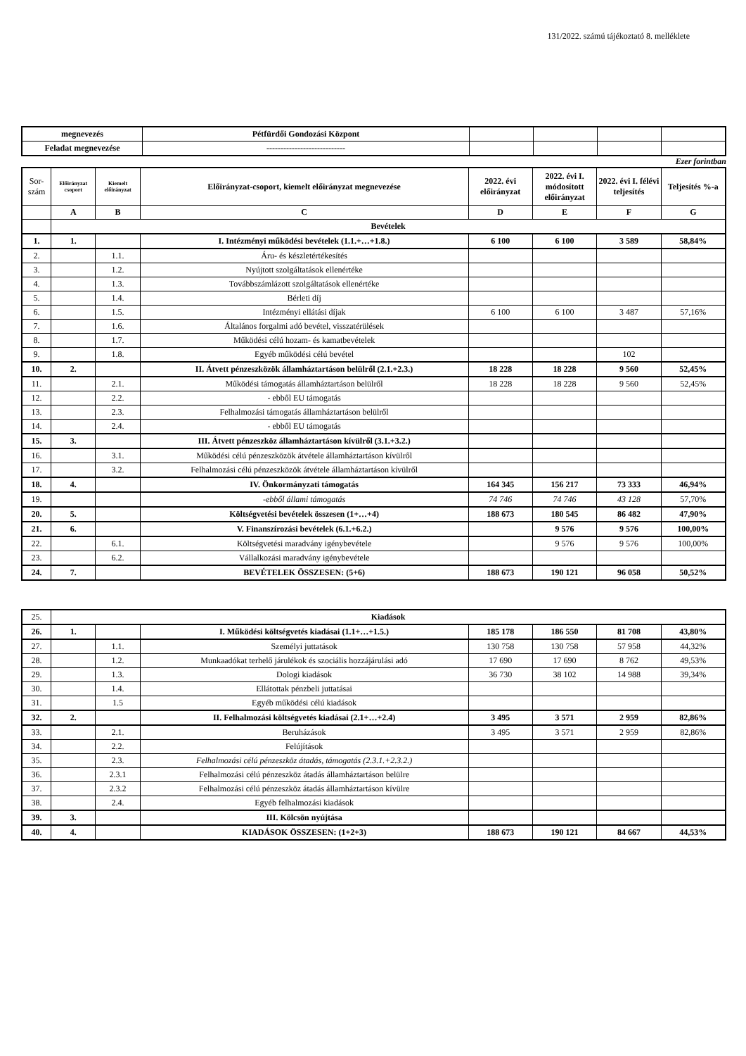131/2022. számú tájékoztató 8. melléklete
| megnevezés | Pétfürdői Gondozási Központ | | | | |
| Feladat megnevezése | ---------------------------- | | | | |
Ezer forintban
| Sor- szám | Előirányzat csoport | Kiemelt előirányzat | Előirányzat-csoport, kiemelt előirányzat megnevezése | 2022. évi előirányzat | 2022. évi I. módosított előirányzat | 2022. évi I. félévi teljesítés | Teljesítés %-a |
| | A | B | C | D | E | F | G |
| | Bevételek | | | | | | |
| 1. | 1. | | I. Intézményi működési bevételek (1.1.+…+1.8.) | 6 100 | 6 100 | 3 589 | 58,84% |
| 2. | | 1.1. | Áru- és készletértékesítés | | | | |
| 3. | | 1.2. | Nyújtott szolgáltatások ellenértéke | | | | |
| 4. | | 1.3. | Továbbszámlázott szolgáltatások ellenértéke | | | | |
| 5. | | 1.4. | Bérleti díj | | | | |
| 6. | | 1.5. | Intézményi ellátási díjak | 6 100 | 6 100 | 3 487 | 57,16% |
| 7. | | 1.6. | Általános forgalmi adó bevétel, visszatérülések | | | | |
| 8. | | 1.7. | Működési célú hozam- és kamatbevételek | | | | |
| 9. | | 1.8. | Egyéb működési célú bevétel | | | 102 | |
| 10. | 2. | | II. Átvett pénzeszközök államháztartáson belülről (2.1.+2.3.) | 18 228 | 18 228 | 9 560 | 52,45% |
| 11. | | 2.1. | Működési támogatás államháztartáson belülről | 18 228 | 18 228 | 9 560 | 52,45% |
| 12. | | 2.2. | - ebből EU támogatás | | | | |
| 13. | | 2.3. | Felhalmozási támogatás államháztartáson belülről | | | | |
| 14. | | 2.4. | - ebből EU támogatás | | | | |
| 15. | 3. | | III. Átvett pénzeszköz államháztartáson kívülről (3.1.+3.2.) | | | | |
| 16. | | 3.1. | Működési célú pénzeszközök átvétele államháztartáson kívülről | | | | |
| 17. | | 3.2. | Felhalmozási célú pénzeszközök átvétele államháztartáson kívülről | | | | |
| 18. | 4. | | IV. Önkormányzati támogatás | 164 345 | 156 217 | 73 333 | 46,94% |
| 19. | | | -ebből állami támogatás | 74 746 | 74 746 | 43 128 | 57,70% |
| 20. | 5. | | Költségvetési bevételek összesen (1+…+4) | 188 673 | 180 545 | 86 482 | 47,90% |
| 21. | 6. | | V. Finanszírozási bevételek (6.1.+6.2.) | | 9 576 | 9 576 | 100,00% |
| 22. | | 6.1. | Költségvetési maradvány igénybevétele | | 9 576 | 9 576 | 100,00% |
| 23. | | 6.2. | Vállalkozási maradvány igénybevétele | | | | |
| 24. | 7. | | BEVÉTELEK ÖSSZESEN: (5+6) | 188 673 | 190 121 | 96 058 | 50,52% |
| 25. | Kiadások | | | | | | |
| 26. | 1. | | I. Működési költségvetés kiadásai (1.1+…+1.5.) | 185 178 | 186 550 | 81 708 | 43,80% |
| 27. | | 1.1. | Személyi juttatások | 130 758 | 130 758 | 57 958 | 44,32% |
| 28. | | 1.2. | Munkaadókat terhelő járulékok és szociális hozzájárulási adó | 17 690 | 17 690 | 8 762 | 49,53% |
| 29. | | 1.3. | Dologi kiadások | 36 730 | 38 102 | 14 988 | 39,34% |
| 30. | | 1.4. | Ellátottak pénzbeli juttatásai | | | | |
| 31. | | 1.5 | Egyéb működési célú kiadások | | | | |
| 32. | 2. | | II. Felhalmozási költségvetés kiadásai (2.1+…+2.4) | 3 495 | 3 571 | 2 959 | 82,86% |
| 33. | | 2.1. | Beruházások | 3 495 | 3 571 | 2 959 | 82,86% |
| 34. | | 2.2. | Felújítások | | | | |
| 35. | | 2.3. | Felhalmozási célú pénzeszköz átadás, támogatás (2.3.1.+2.3.2.) | | | | |
| 36. | | 2.3.1 | Felhalmozási célú pénzeszköz átadás államháztartáson belülre | | | | |
| 37. | | 2.3.2 | Felhalmozási célú pénzeszköz átadás államháztartáson kívülre | | | | |
| 38. | | 2.4. | Egyéb felhalmozási kiadások | | | | |
| 39. | 3. | | III. Kölcsön nyújtása | | | | |
| 40. | 4. | | KIADÁSOK ÖSSZESEN: (1+2+3) | 188 673 | 190 121 | 84 667 | 44,53% |